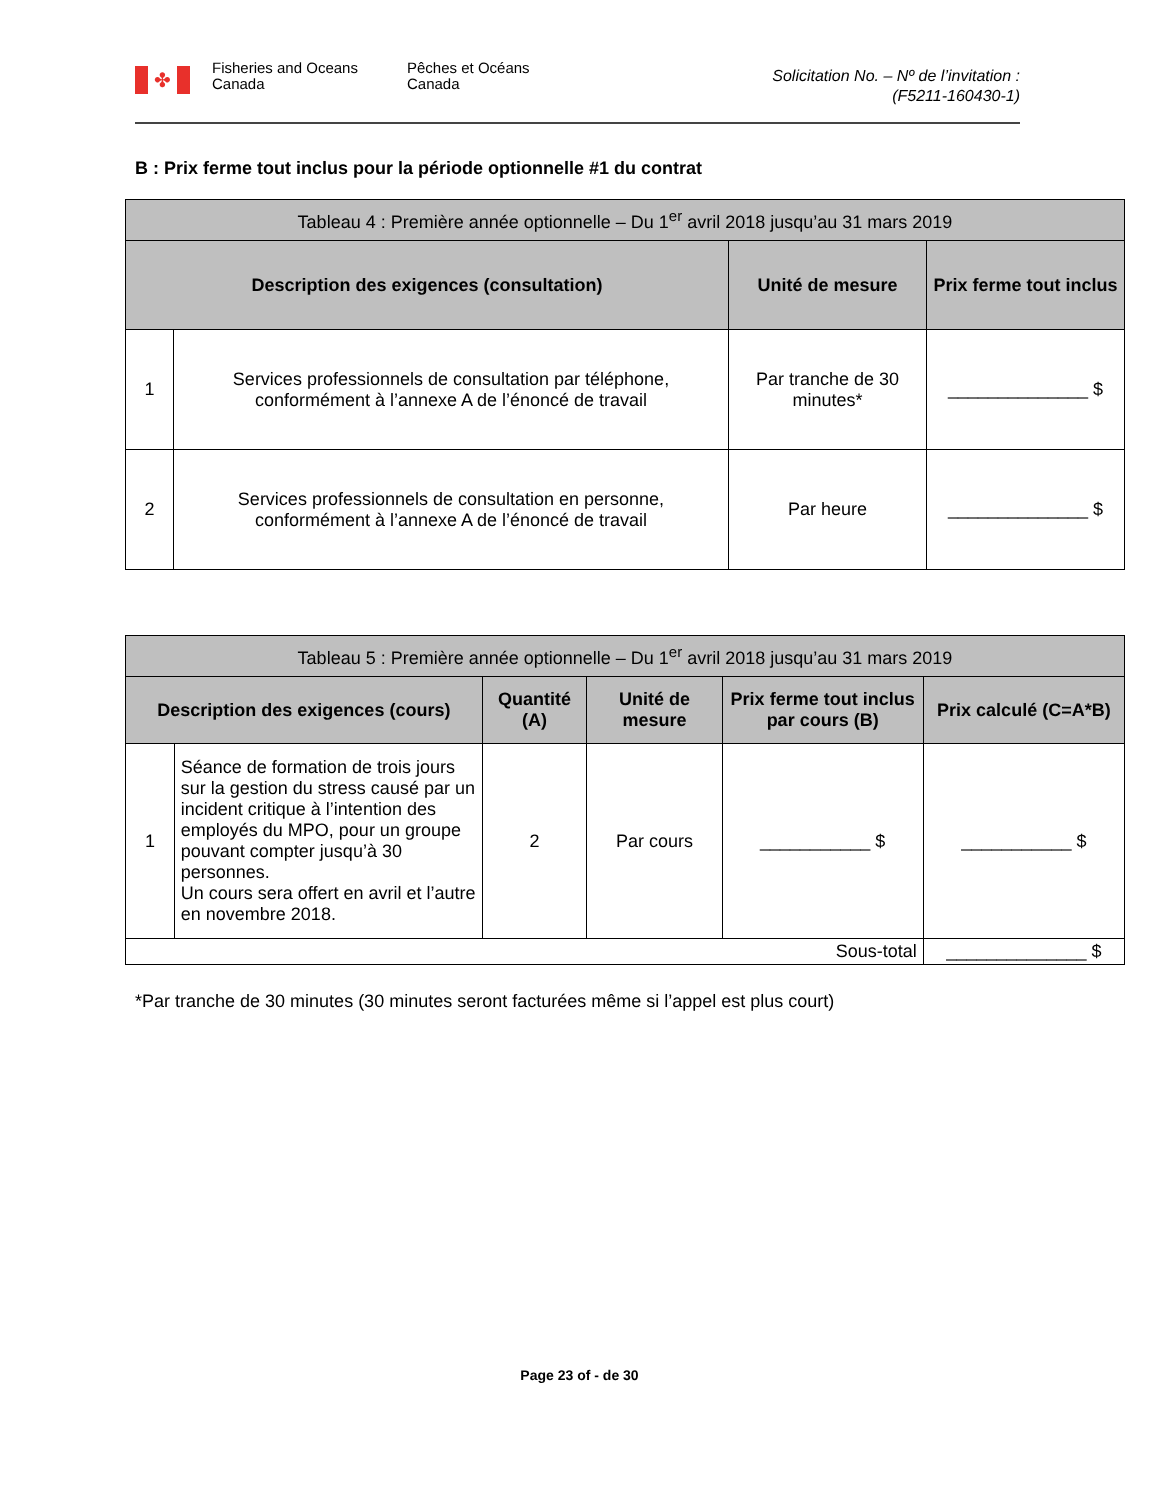✤
Fisheries and Oceans
Canada
Pêches et Océans
Canada
Solicitation No. – Nº de l’invitation :
(F5211-160430-1)
B : Prix ferme tout inclus pour la période optionnelle #1 du contrat
| Tableau 4 : Première année optionnelle – Du 1<sup>er</sup> avril 2018 jusqu’au 31 mars 2019 | | | |
| --- | --- | --- | --- |
| Description des exigences (consultation) | | Unité de mesure | Prix ferme tout inclus |
| 1 | Services professionnels de consultation par téléphone, conformément à l’annexe A de l’énoncé de travail | Par tranche de 30 minutes* | ______________ $ |
| 2 | Services professionnels de consultation en personne, conformément à l’annexe A de l’énoncé de travail | Par heure | ______________ $ |
| Tableau 5 : Première année optionnelle – Du 1<sup>er</sup> avril 2018 jusqu’au 31 mars 2019 | | | | | |
| --- | --- | --- | --- | --- | --- |
| Description des exigences (cours) | | Quantité (A) | Unité de mesure | Prix ferme tout inclus par cours (B) | Prix calculé (C=A*B) |
| 1 | Séance de formation de trois jours sur la gestion du stress causé par un incident critique à l’intention des employés du MPO, pour un groupe pouvant compter jusqu’à 30 personnes. Un cours sera offert en avril et l’autre en novembre 2018. | 2 | Par cours | ___________ $ | ___________ $ |
| Sous-total | | | | | ______________ $ |
*Par tranche de 30 minutes (30 minutes seront facturées même si l’appel est plus court)
Page 23 of - de 30